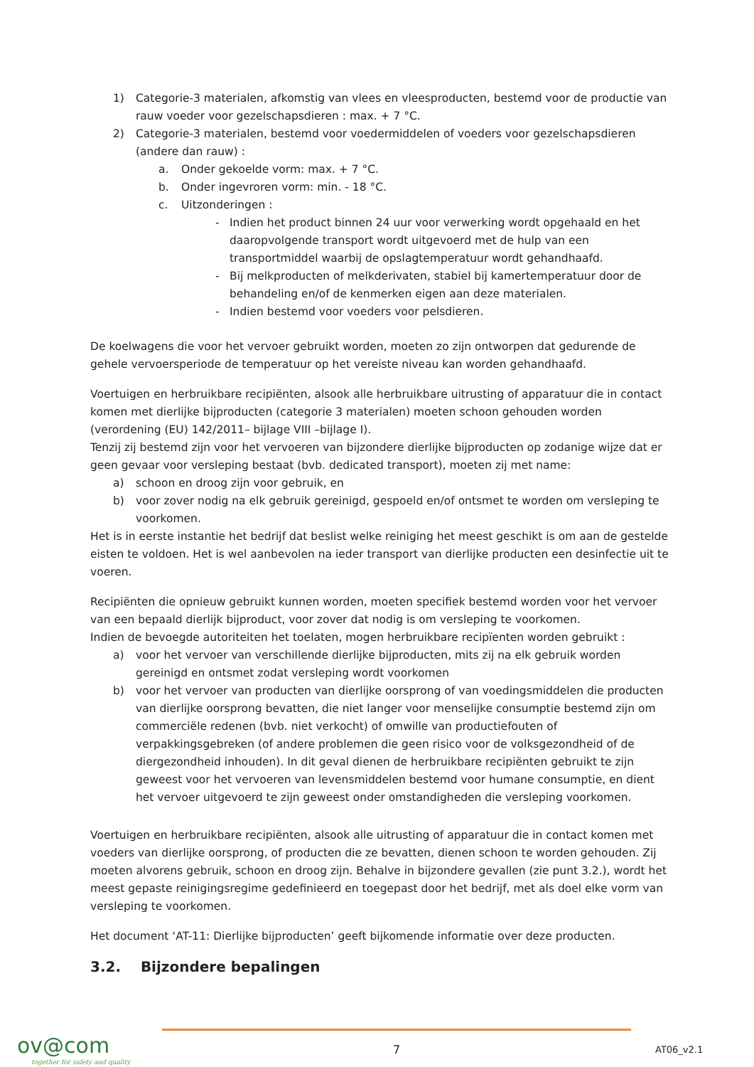1) Categorie-3 materialen, afkomstig van vlees en vleesproducten, bestemd voor de productie van rauw voeder voor gezelschapsdieren : max. + 7 °C.
2) Categorie-3 materialen, bestemd voor voedermiddelen of voeders voor gezelschapsdieren (andere dan rauw) :
a. Onder gekoelde vorm: max. + 7 °C.
b. Onder ingevroren vorm: min. - 18 °C.
c. Uitzonderingen :
- Indien het product binnen 24 uur voor verwerking wordt opgehaald en het daaropvolgende transport wordt uitgevoerd met de hulp van een transportmiddel waarbij de opslagtemperatuur wordt gehandhaafd.
- Bij melkproducten of melkderivaten, stabiel bij kamertemperatuur door de behandeling en/of de kenmerken eigen aan deze materialen.
- Indien bestemd voor voeders voor pelsdieren.
De koelwagens die voor het vervoer gebruikt worden, moeten zo zijn ontworpen dat gedurende de gehele vervoersperiode de temperatuur op het vereiste niveau kan worden gehandhaafd.
Voertuigen en herbruikbare recipiënten, alsook alle herbruikbare uitrusting of apparatuur die in contact komen met dierlijke bijproducten (categorie 3 materialen) moeten schoon gehouden worden (verordening (EU) 142/2011– bijlage VIII –bijlage I).
Tenzij zij bestemd zijn voor het vervoeren van bijzondere dierlijke bijproducten op zodanige wijze dat er geen gevaar voor versleping bestaat (bvb. dedicated transport), moeten zij met name:
a) schoon en droog zijn voor gebruik, en
b) voor zover nodig na elk gebruik gereinigd, gespoeld en/of ontsmet te worden om versleping te voorkomen.
Het is in eerste instantie het bedrijf dat beslist welke reiniging het meest geschikt is om aan de gestelde eisten te voldoen. Het is wel aanbevolen na ieder transport van dierlijke producten een desinfectie uit te voeren.
Recipiënten die opnieuw gebruikt kunnen worden, moeten specifiek bestemd worden voor het vervoer van een bepaald dierlijk bijproduct, voor zover dat nodig is om versleping te voorkomen.
Indien de bevoegde autoriteiten het toelaten, mogen herbruikbare recipïenten worden gebruikt :
a) voor het vervoer van verschillende dierlijke bijproducten, mits zij na elk gebruik worden gereinigd en ontsmet zodat versleping wordt voorkomen
b) voor het vervoer van producten van dierlijke oorsprong of van voedingsmiddelen die producten van dierlijke oorsprong bevatten, die niet langer voor menselijke consumptie bestemd zijn om commerciële redenen (bvb. niet verkocht) of omwille van productiefouten of verpakkingsgebreken (of andere problemen die geen risico voor de volksgezondheid of de diergezondheid inhouden). In dit geval dienen de herbruikbare recipiënten gebruikt te zijn geweest voor het vervoeren van levensmiddelen bestemd voor humane consumptie, en dient het vervoer uitgevoerd te zijn geweest onder omstandigheden die versleping voorkomen.
Voertuigen en herbruikbare recipiënten, alsook alle uitrusting of apparatuur die in contact komen met voeders van dierlijke oorsprong, of producten die ze bevatten, dienen schoon te worden gehouden. Zij moeten alvorens gebruik, schoon en droog zijn. Behalve in bijzondere gevallen (zie punt 3.2.), wordt het meest gepaste reinigingsregime gedefinieerd en toegepast door het bedrijf, met als doel elke vorm van versleping te voorkomen.
Het document ‘AT-11: Dierlijke bijproducten’ geeft bijkomende informatie over deze producten.
3.2. Bijzondere bepalingen
ov@com
together for safety and quality
7 AT06_v2.1